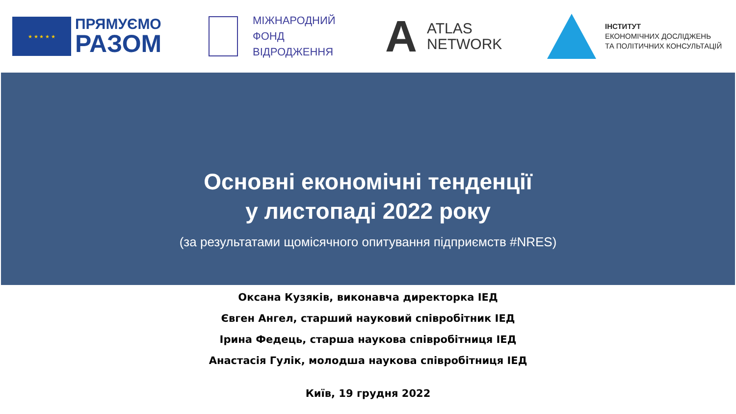★ ★ ★ ★ ★
ПРЯМУЄМО
РАЗОМ
МІЖНАРОДНИЙ
ФОНД
ВІДРОДЖЕННЯ
A
ATLAS
NETWORK
ІНСТИТУТ
ЕКОНОМІЧНИХ ДОСЛІДЖЕНЬ
ТА ПОЛІТИЧНИХ КОНСУЛЬТАЦІЙ
Основні економічні тенденції
у листопаді 2022 року
(за результатами щомісячного опитування підприємств #NRES)
Оксана Кузяків, виконавча директорка ІЕД
Євген Ангел, старший науковий співробітник ІЕД
Ірина Федець, старша наукова співробітниця ІЕД
Анастасія Гулік, молодша наукова співробітниця ІЕД
Київ, 19 грудня 2022